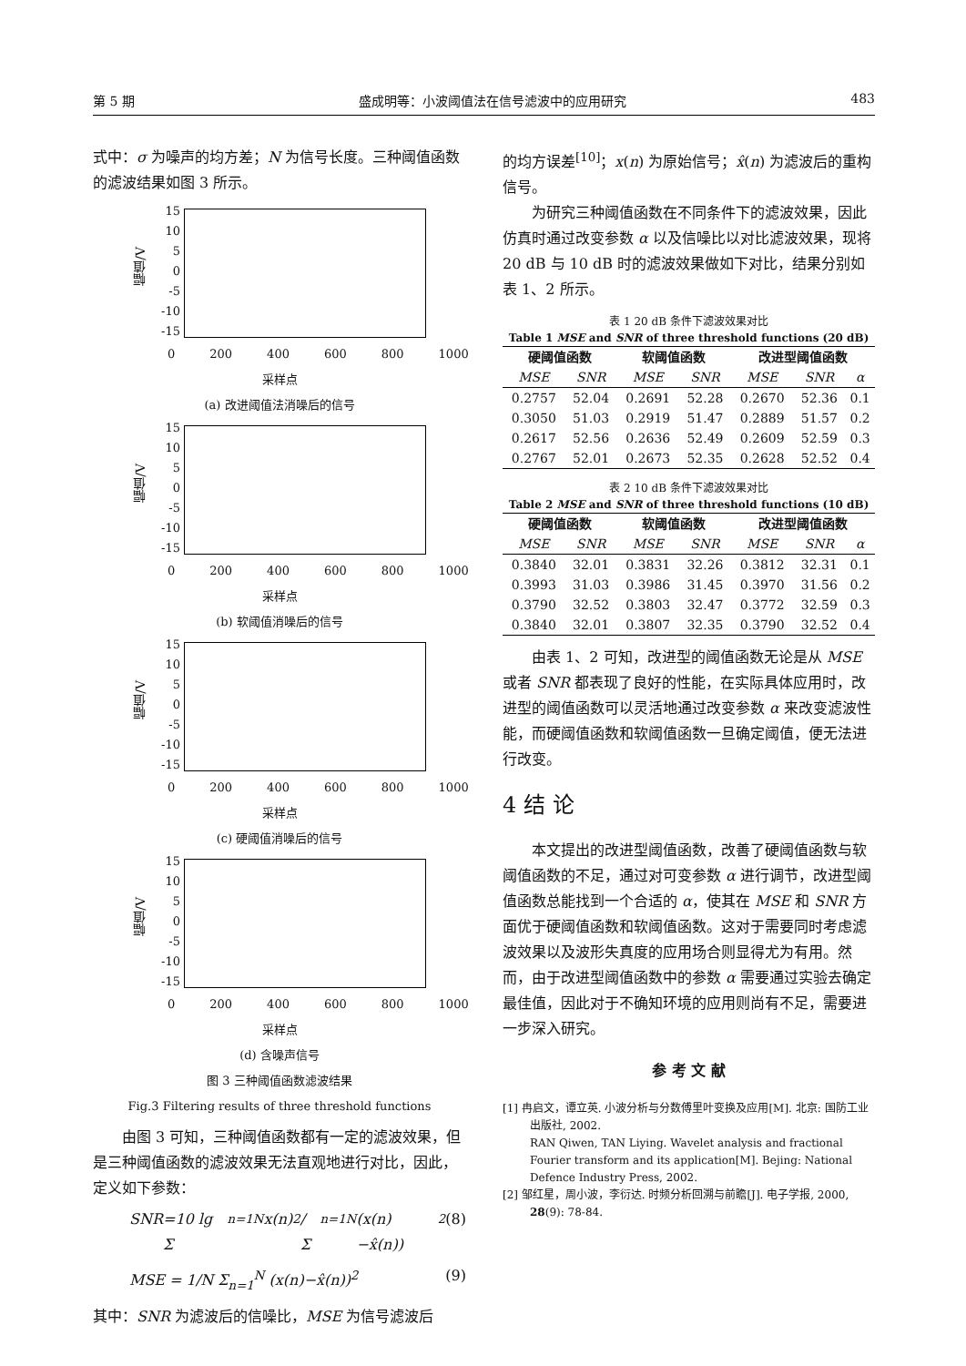第 5 期 盛成明等：小波阈值法在信号滤波中的应用研究 483
式中：σ 为噪声的均方差；N 为信号长度。三种阈值函数的滤波结果如图 3 所示。
幅值/V
15
10
5
0
-5
-10
-15
0 200 400 600 800 1000
采样点
(a) 改进阈值法消噪后的信号
幅值/V
15
10
5
0
-5
-10
-15
0 200 400 600 800 1000
采样点
(b) 软阈值消噪后的信号
幅值/V
15
10
5
0
-5
-10
-15
0 200 400 600 800 1000
采样点
(c) 硬阈值消噪后的信号
幅值/V
15
10
5
0
-5
-10
-15
0 200 400 600 800 1000
采样点
(d) 含噪声信号
图 3 三种阈值函数滤波结果
Fig.3 Filtering results of three threshold functions
由图 3 可知，三种阈值函数都有一定的滤波效果，但是三种阈值函数的滤波效果无法直观地进行对比，因此，定义如下参数：
SNR =10 lg Σ<sub>n=1</sub><sup>N</sup> x(n)<sup>2</sup> / Σ<sub>n=1</sub><sup>N</sup> (x(n)−x̂(n))<sup>2</sup> (8)
MSE = 1/N Σ<sub>n=1</sub><sup>N</sup> (x(n)−x̂(n))<sup>2</sup> (9)
其中：SNR 为滤波后的信噪比，MSE 为信号滤波后
的均方误差<sup>[10]</sup>；x(n) 为原始信号；x̂(n) 为滤波后的重构信号。
为研究三种阈值函数在不同条件下的滤波效果，因此仿真时通过改变参数 α 以及信噪比以对比滤波效果，现将 20 dB 与 10 dB 时的滤波效果做如下对比，结果分别如表 1、2 所示。
表 1 20 dB 条件下滤波效果对比
Table 1 MSE and SNR of three threshold functions (20 dB)
| 硬阈值函数 | | 软阈值函数 | | 改进型阈值函数 | | |
| --- | --- | --- | --- | --- | --- | --- |
| MSE | SNR | MSE | SNR | MSE | SNR | α |
| 0.2757 | 52.04 | 0.2691 | 52.28 | 0.2670 | 52.36 | 0.1 |
| 0.3050 | 51.03 | 0.2919 | 51.47 | 0.2889 | 51.57 | 0.2 |
| 0.2617 | 52.56 | 0.2636 | 52.49 | 0.2609 | 52.59 | 0.3 |
| 0.2767 | 52.01 | 0.2673 | 52.35 | 0.2628 | 52.52 | 0.4 |
表 2 10 dB 条件下滤波效果对比
Table 2 MSE and SNR of three threshold functions (10 dB)
| 硬阈值函数 | | 软阈值函数 | | 改进型阈值函数 | | |
| --- | --- | --- | --- | --- | --- | --- |
| MSE | SNR | MSE | SNR | MSE | SNR | α |
| 0.3840 | 32.01 | 0.3831 | 32.26 | 0.3812 | 32.31 | 0.1 |
| 0.3993 | 31.03 | 0.3986 | 31.45 | 0.3970 | 31.56 | 0.2 |
| 0.3790 | 32.52 | 0.3803 | 32.47 | 0.3772 | 32.59 | 0.3 |
| 0.3840 | 32.01 | 0.3807 | 32.35 | 0.3790 | 32.52 | 0.4 |
由表 1、2 可知，改进型的阈值函数无论是从 MSE 或者 SNR 都表现了良好的性能，在实际具体应用时，改进型的阈值函数可以灵活地通过改变参数 α 来改变滤波性能，而硬阈值函数和软阈值函数一旦确定阈值，便无法进行改变。
4 结 论
本文提出的改进型阈值函数，改善了硬阈值函数与软阈值函数的不足，通过对可变参数 α 进行调节，改进型阈值函数总能找到一个合适的 α，使其在 MSE 和 SNR 方面优于硬阈值函数和软阈值函数。这对于需要同时考虑滤波效果以及波形失真度的应用场合则显得尤为有用。然而，由于改进型阈值函数中的参数 α 需要通过实验去确定最佳值，因此对于不确知环境的应用则尚有不足，需要进一步深入研究。
参 考 文 献
[1] 冉启文，谭立英. 小波分析与分数傅里叶变换及应用[M]. 北京: 国防工业出版社, 2002.
RAN Qiwen, TAN Liying. Wavelet analysis and fractional Fourier transform and its application[M]. Bejing: National Defence Industry Press, 2002.
[2] 邹红星，周小波，李衍达. 时频分析回溯与前瞻[J]. 电子学报, 2000, 28(9): 78-84.